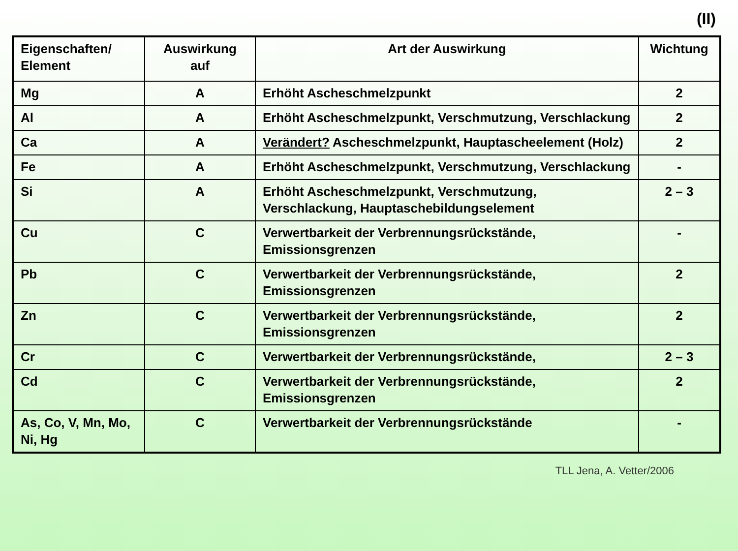(II)
| Eigenschaften/ Element | Auswirkung auf | Art der Auswirkung | Wichtung |
| --- | --- | --- | --- |
| Mg | A | Erhöht Ascheschmelzpunkt | 2 |
| Al | A | Erhöht Ascheschmelzpunkt, Verschmutzung, Verschlackung | 2 |
| Ca | A | Verändert? Ascheschmelzpunkt, Hauptascheelement (Holz) | 2 |
| Fe | A | Erhöht Ascheschmelzpunkt, Verschmutzung, Verschlackung | - |
| Si | A | Erhöht Ascheschmelzpunkt, Verschmutzung, Verschlackung, Hauptaschebildungselement | 2 – 3 |
| Cu | C | Verwertbarkeit der Verbrennungsrückstände, Emissionsgrenzen | - |
| Pb | C | Verwertbarkeit der Verbrennungsrückstände, Emissionsgrenzen | 2 |
| Zn | C | Verwertbarkeit der Verbrennungsrückstände, Emissionsgrenzen | 2 |
| Cr | C | Verwertbarkeit der Verbrennungsrückstände, | 2 – 3 |
| Cd | C | Verwertbarkeit der Verbrennungsrückstände, Emissionsgrenzen | 2 |
| As, Co, V, Mn, Mo, Ni, Hg | C | Verwertbarkeit der Verbrennungsrückstände | - |
TLL Jena, A. Vetter/2006